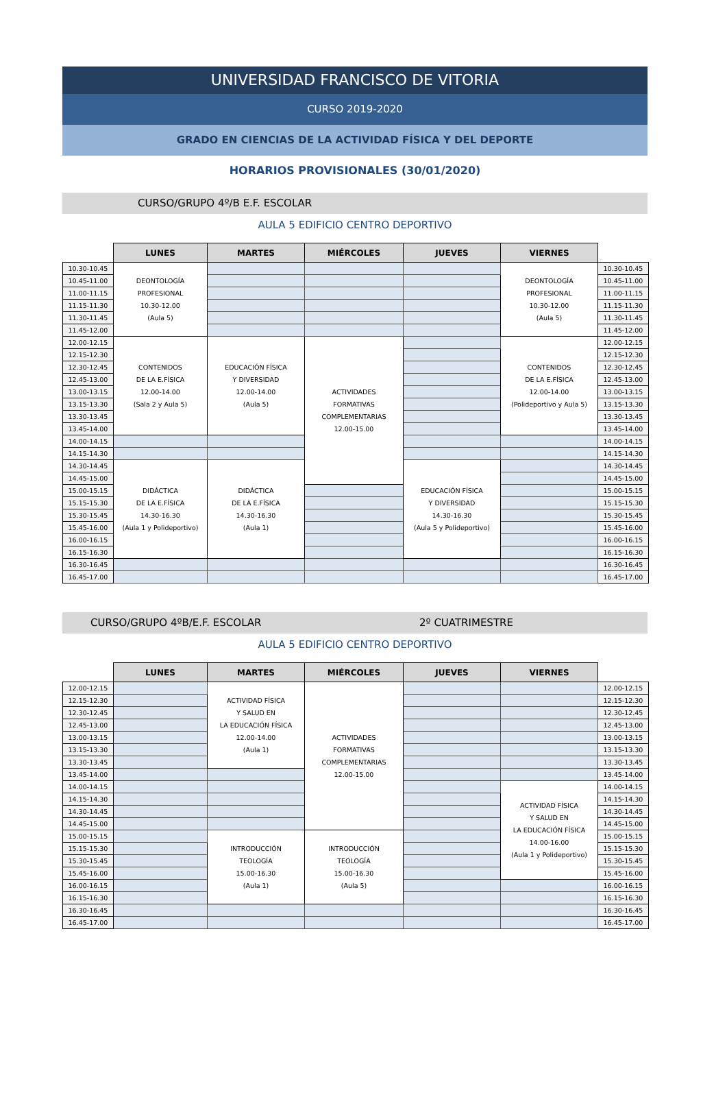UNIVERSIDAD FRANCISCO DE VITORIA
CURSO 2019-2020
GRADO EN CIENCIAS DE LA ACTIVIDAD FÍSICA Y DEL DEPORTE
HORARIOS PROVISIONALES (30/01/2020)
CURSO/GRUPO 4º/B E.F. ESCOLAR
AULA 5 EDIFICIO CENTRO DEPORTIVO
| | LUNES | MARTES | MIÉRCOLES | JUEVES | VIERNES | |
| --- | --- | --- | --- | --- | --- | --- |
| 10.30-10.45 | DEONTOLOGÍA PROFESIONAL 10.30-12.00 (Aula 5) | | | | DEONTOLOGÍA PROFESIONAL 10.30-12.00 (Aula 5) | 10.30-10.45 |
| 10.45-11.00 | | | | | | 10.45-11.00 |
| 11.00-11.15 | | | | | | 11.00-11.15 |
| 11.15-11.30 | | | | | | 11.15-11.30 |
| 11.30-11.45 | | | | | | 11.30-11.45 |
| 11.45-12.00 | | | | | | 11.45-12.00 |
| 12.00-12.15 | CONTENIDOS DE LA E.FÍSICA 12.00-14.00 (Sala 2 y Aula 5) | EDUCACIÓN FÍSICA Y DIVERSIDAD 12.00-14.00 (Aula 5) | ACTIVIDADES FORMATIVAS COMPLEMENTARIAS 12.00-15.00 | | CONTENIDOS DE LA E.FÍSICA 12.00-14.00 (Polideportivo y Aula 5) | 12.00-12.15 |
| 12.15-12.30 | | | | | | 12.15-12.30 |
| 12.30-12.45 | | | | | | 12.30-12.45 |
| 12.45-13.00 | | | | | | 12.45-13.00 |
| 13.00-13.15 | | | | | | 13.00-13.15 |
| 13.15-13.30 | | | | | | 13.15-13.30 |
| 13.30-13.45 | | | | | | 13.30-13.45 |
| 13.45-14.00 | | | | | | 13.45-14.00 |
| 14.00-14.15 | | | | | | 14.00-14.15 |
| 14.15-14.30 | | | | | | 14.15-14.30 |
| 14.30-14.45 | DIDÁCTICA DE LA E.FÍSICA 14.30-16.30 (Aula 1 y Polideportivo) | DIDÁCTICA DE LA E.FÍSICA 14.30-16.30 (Aula 1) | | EDUCACIÓN FÍSICA Y DIVERSIDAD 14.30-16.30 (Aula 5 y Polideportivo) | | 14.30-14.45 |
| 14.45-15.00 | | | | | | 14.45-15.00 |
| 15.00-15.15 | | | | | | 15.00-15.15 |
| 15.15-15.30 | | | | | | 15.15-15.30 |
| 15.30-15.45 | | | | | | 15.30-15.45 |
| 15.45-16.00 | | | | | | 15.45-16.00 |
| 16.00-16.15 | | | | | | 16.00-16.15 |
| 16.15-16.30 | | | | | | 16.15-16.30 |
| 16.30-16.45 | | | | | | 16.30-16.45 |
| 16.45-17.00 | | | | | | 16.45-17.00 |
CURSO/GRUPO 4ºB/E.F. ESCOLAR 2º CUATRIMESTRE
AULA 5 EDIFICIO CENTRO DEPORTIVO
| | LUNES | MARTES | MIÉRCOLES | JUEVES | VIERNES | |
| --- | --- | --- | --- | --- | --- | --- |
| 12.00-12.15 | | ACTIVIDAD FÍSICA Y SALUD EN LA EDUCACIÓN FÍSICA 12.00-14.00 (Aula 1) | ACTIVIDADES FORMATIVAS COMPLEMENTARIAS 12.00-15.00 | | | 12.00-12.15 |
| 12.15-12.30 | | | | | | 12.15-12.30 |
| 12.30-12.45 | | | | | | 12.30-12.45 |
| 12.45-13.00 | | | | | | 12.45-13.00 |
| 13.00-13.15 | | | | | | 13.00-13.15 |
| 13.15-13.30 | | | | | | 13.15-13.30 |
| 13.30-13.45 | | | | | | 13.30-13.45 |
| 13.45-14.00 | | | | | | 13.45-14.00 |
| 14.00-14.15 | | | | | ACTIVIDAD FÍSICA Y SALUD EN LA EDUCACIÓN FÍSICA 14.00-16.00 (Aula 1 y Polideportivo) | 14.00-14.15 |
| 14.15-14.30 | | | | | | 14.15-14.30 |
| 14.30-14.45 | | | | | | 14.30-14.45 |
| 14.45-15.00 | | | | | | 14.45-15.00 |
| 15.00-15.15 | | INTRODUCCIÓN TEOLOGÍA 15.00-16.30 (Aula 1) | INTRODUCCIÓN TEOLOGÍA 15.00-16.30 (Aula 5) | | | 15.00-15.15 |
| 15.15-15.30 | | | | | | 15.15-15.30 |
| 15.30-15.45 | | | | | | 15.30-15.45 |
| 15.45-16.00 | | | | | | 15.45-16.00 |
| 16.00-16.15 | | | | | | 16.00-16.15 |
| 16.15-16.30 | | | | | | 16.15-16.30 |
| 16.30-16.45 | | | | | | 16.30-16.45 |
| 16.45-17.00 | | | | | | 16.45-17.00 |